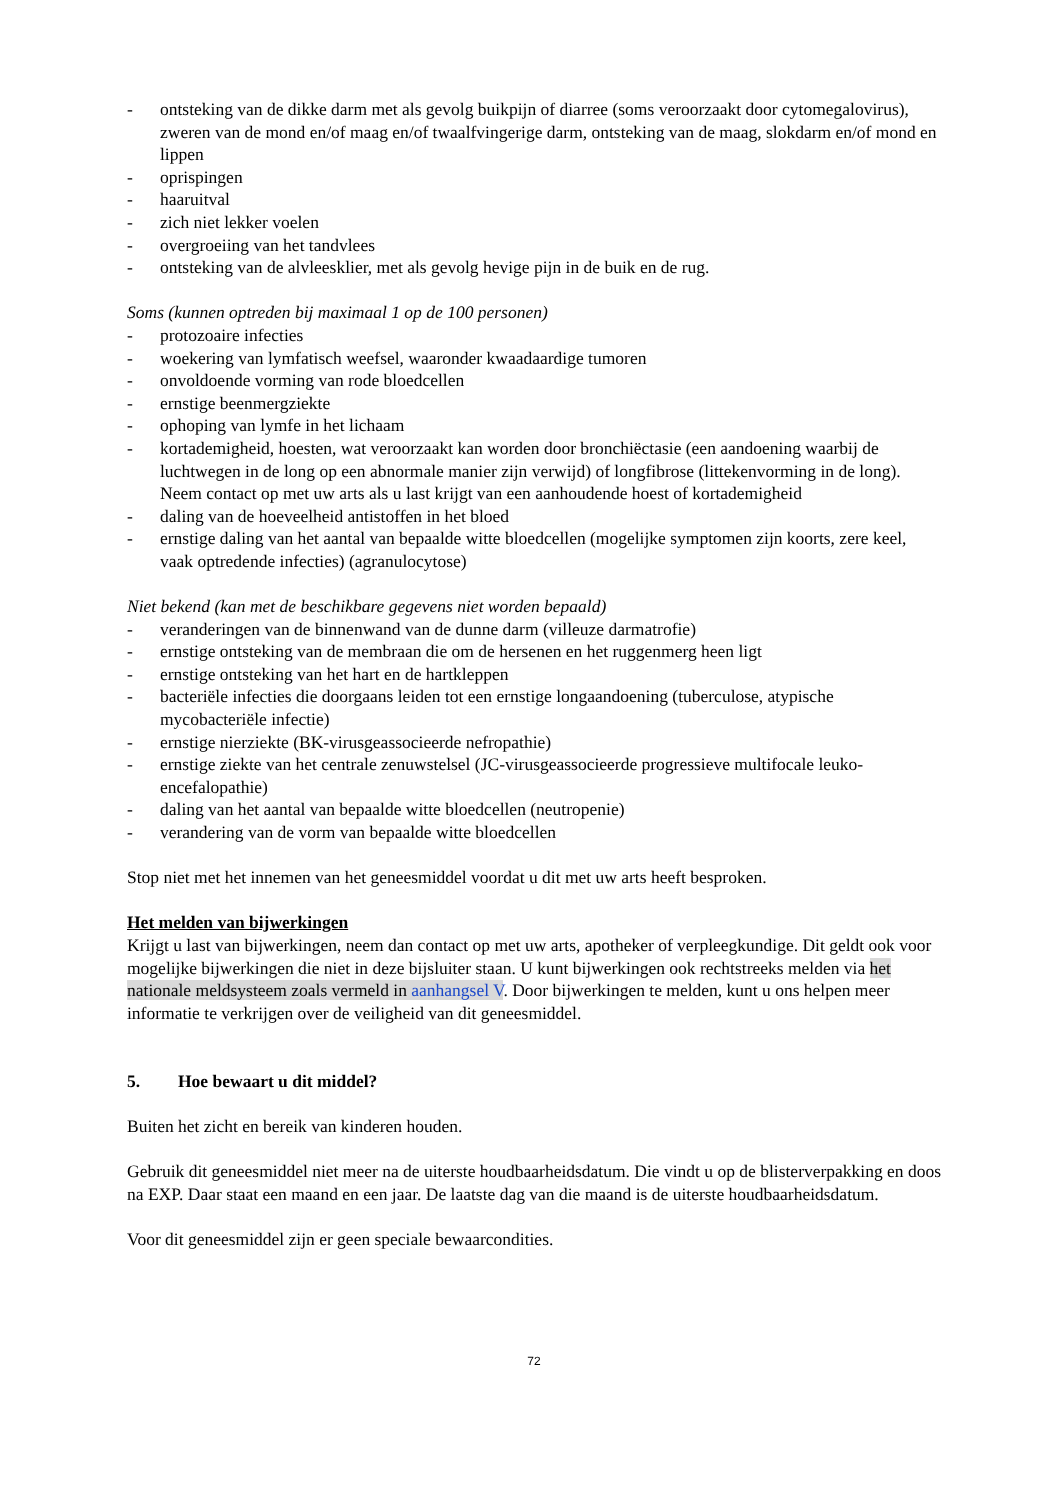- ontsteking van de dikke darm met als gevolg buikpijn of diarree (soms veroorzaakt door cytomegalovirus), zweren van de mond en/of maag en/of twaalfvingerige darm, ontsteking van de maag, slokdarm en/of mond en lippen
- oprispingen
- haaruitval
- zich niet lekker voelen
- overgroeiing van het tandvlees
- ontsteking van de alvleesklier, met als gevolg hevige pijn in de buik en de rug.
Soms (kunnen optreden bij maximaal 1 op de 100 personen)
- protozoaire infecties
- woekering van lymfatisch weefsel, waaronder kwaadaardige tumoren
- onvoldoende vorming van rode bloedcellen
- ernstige beenmergziekte
- ophoping van lymfe in het lichaam
- kortademigheid, hoesten, wat veroorzaakt kan worden door bronchiëctasie (een aandoening waarbij de luchtwegen in de long op een abnormale manier zijn verwijd) of longfibrose (littekenvorming in de long). Neem contact op met uw arts als u last krijgt van een aanhoudende hoest of kortademigheid
- daling van de hoeveelheid antistoffen in het bloed
- ernstige daling van het aantal van bepaalde witte bloedcellen (mogelijke symptomen zijn koorts, zere keel, vaak optredende infecties) (agranulocytose)
Niet bekend (kan met de beschikbare gegevens niet worden bepaald)
- veranderingen van de binnenwand van de dunne darm (villeuze darmatrofie)
- ernstige ontsteking van de membraan die om de hersenen en het ruggenmerg heen ligt
- ernstige ontsteking van het hart en de hartkleppen
- bacteriële infecties die doorgaans leiden tot een ernstige longaandoening (tuberculose, atypische mycobacteriële infectie)
- ernstige nierziekte (BK-virusgeassocieerde nefropathie)
- ernstige ziekte van het centrale zenuwstelsel (JC-virusgeassocieerde progressieve multifocale leuko-encefalopathie)
- daling van het aantal van bepaalde witte bloedcellen (neutropenie)
- verandering van de vorm van bepaalde witte bloedcellen
Stop niet met het innemen van het geneesmiddel voordat u dit met uw arts heeft besproken.
Het melden van bijwerkingen
Krijgt u last van bijwerkingen, neem dan contact op met uw arts, apotheker of verpleegkundige. Dit geldt ook voor mogelijke bijwerkingen die niet in deze bijsluiter staan. U kunt bijwerkingen ook rechtstreeks melden via het nationale meldsysteem zoals vermeld in aanhangsel V. Door bijwerkingen te melden, kunt u ons helpen meer informatie te verkrijgen over de veiligheid van dit geneesmiddel.
5. Hoe bewaart u dit middel?
Buiten het zicht en bereik van kinderen houden.
Gebruik dit geneesmiddel niet meer na de uiterste houdbaarheidsdatum. Die vindt u op de blisterverpakking en doos na EXP. Daar staat een maand en een jaar. De laatste dag van die maand is de uiterste houdbaarheidsdatum.
Voor dit geneesmiddel zijn er geen speciale bewaarcondities.
72